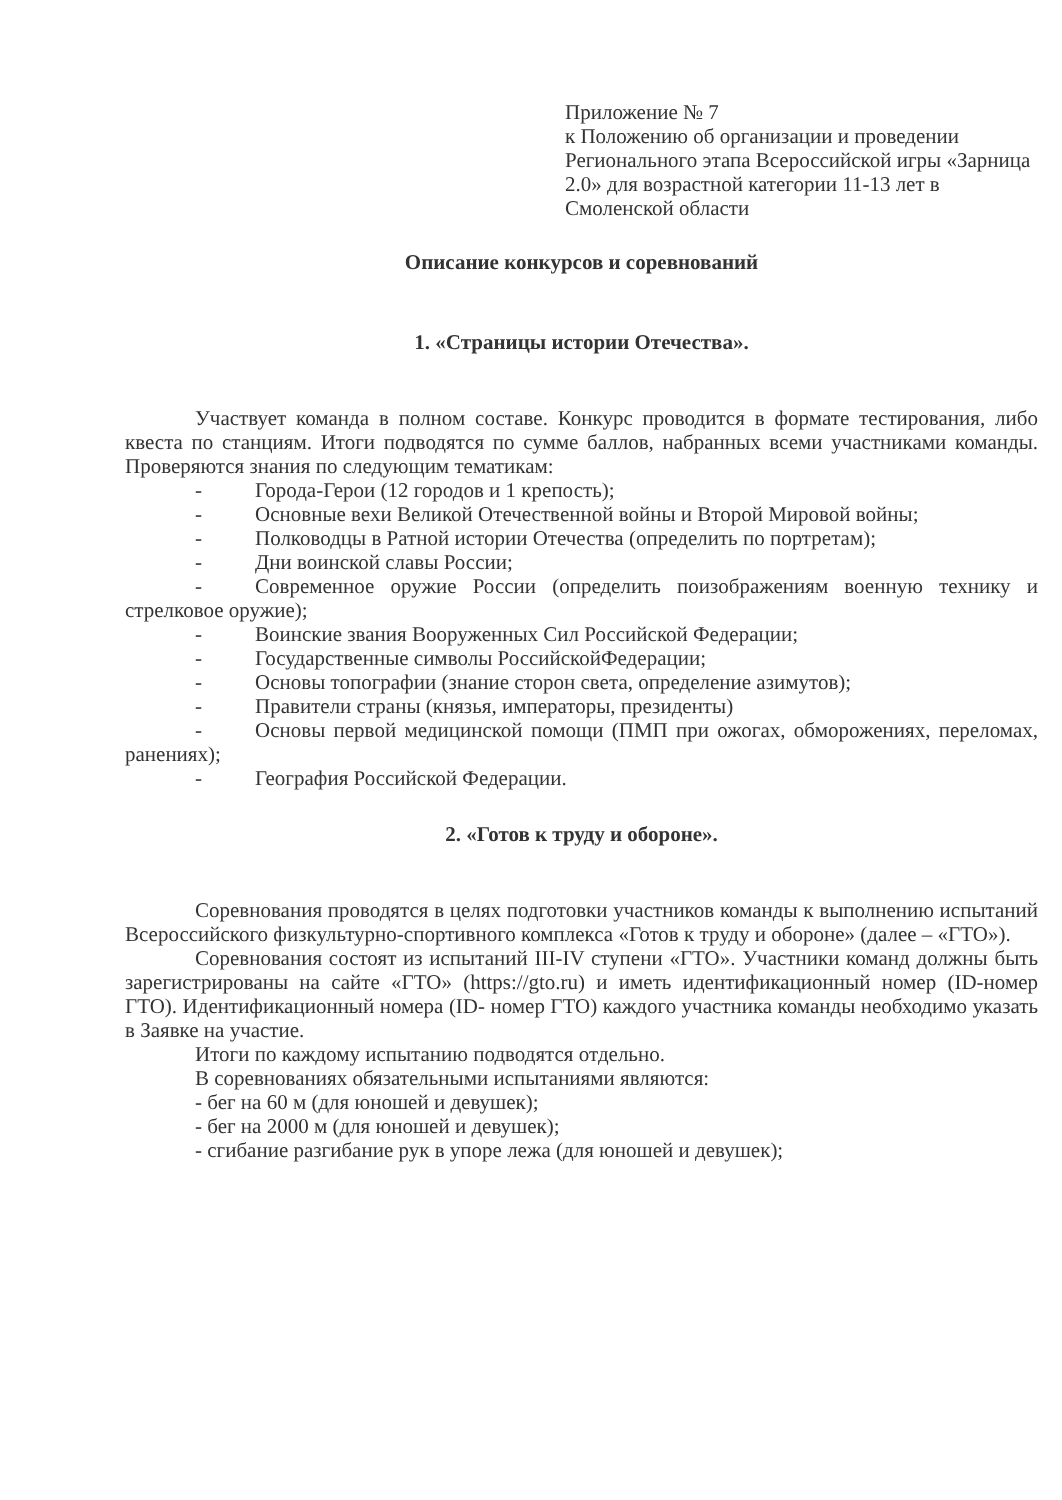Приложение № 7
к Положению об организации и проведении Регионального этапа Всероссийской игры «Зарница 2.0» для возрастной категории 11-13 лет в Смоленской области
Описание конкурсов и соревнований
1. «Страницы истории Отечества».
Участвует команда в полном составе. Конкурс проводится в формате тестирования, либо квеста по станциям. Итоги подводятся по сумме баллов, набранных всеми участниками команды. Проверяются знания по следующим тематикам:
- Города-Герои (12 городов и 1 крепость);
- Основные вехи Великой Отечественной войны и Второй Мировой войны;
- Полководцы в Ратной истории Отечества (определить по портретам);
- Дни воинской славы России;
- Современное оружие России (определить поизображениям военную технику и стрелковое оружие);
- Воинские звания Вооруженных Сил Российской Федерации;
- Государственные символы РоссийскойФедерации;
- Основы топографии (знание сторон света, определение азимутов);
- Правители страны (князья, императоры, президенты)
- Основы первой медицинской помощи (ПМП при ожогах, обморожениях, переломах, ранениях);
- География Российской Федерации.
2. «Готов к труду и обороне».
Соревнования проводятся в целях подготовки участников команды к выполнению испытаний Всероссийского физкультурно-спортивного комплекса «Готов к труду и обороне» (далее – «ГТО»).
Соревнования состоят из испытаний III-IV ступени «ГТО». Участники команд должны быть зарегистрированы на сайте «ГТО» (https://gto.ru) и иметь идентификационный номер (ID-номер ГТО). Идентификационный номера (ID- номер ГТО) каждого участника команды необходимо указать в Заявке на участие.
Итоги по каждому испытанию подводятся отдельно.
В соревнованиях обязательными испытаниями являются:
- бег на 60 м (для юношей и девушек);
- бег на 2000 м (для юношей и девушек);
- сгибание разгибание рук в упоре лежа (для юношей и девушек);